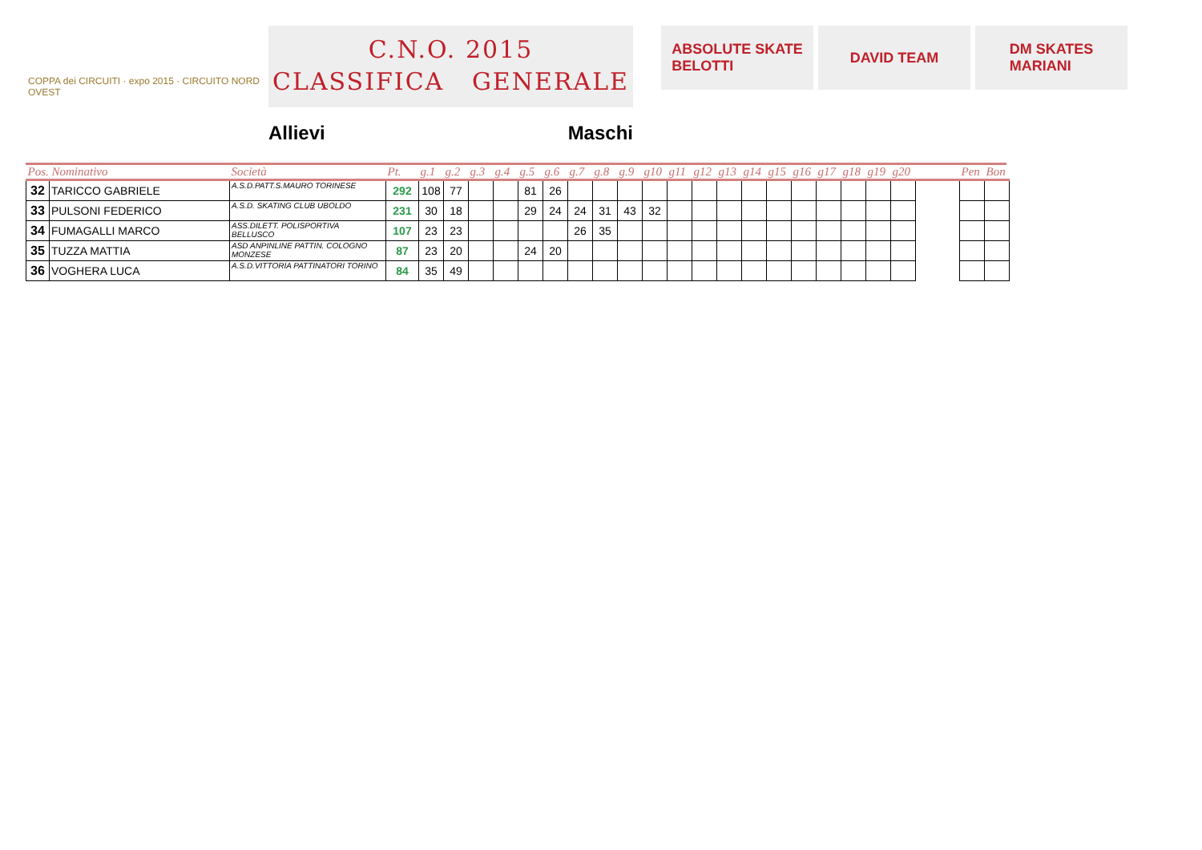COPPA dei CIRCUITI · expo 2015 · CIRCUITO NORD OVEST
C.N.O. 2015
CLASSIFICA GENERALE
Allievi Maschi
ABSOLUTE SKATE
BELOTTI
DAVID TEAM DM SKATES
MARIANI
| Pos. Nominativo | | Società | Pt. | g.1 | g.2 | g.3 | g.4 | g.5 | g.6 | g.7 | g.8 | g.9 | g10 | g11 | g12 | g13 | g14 | g15 | g16 | g17 | g18 | g19 | g20 | | Pen | Bon |
| --- | --- | --- | --- | --- | --- | --- | --- | --- | --- | --- | --- | --- | --- | --- | --- | --- | --- | --- | --- | --- | --- | --- | --- | --- | --- | --- |
| 32 | TARICCO GABRIELE | A.S.D.PATT.S.MAURO TORINESE | 292 | 108 | 77 | | | 81 | 26 | | | | | | | | | | | | | | | | | |
| 33 | PULSONI FEDERICO | A.S.D. SKATING CLUB UBOLDO | 231 | 30 | 18 | | | 29 | 24 | 24 | 31 | 43 | 32 | | | | | | | | | | | | | |
| 34 | FUMAGALLI MARCO | ASS.DILETT. POLISPORTIVA BELLUSCO | 107 | 23 | 23 | | | | | 26 | 35 | | | | | | | | | | | | | | | |
| 35 | TUZZA MATTIA | ASD ANPINLINE PATTIN. COLOGNO MONZESE | 87 | 23 | 20 | | | 24 | 20 | | | | | | | | | | | | | | | | | |
| 36 | VOGHERA LUCA | A.S.D.VITTORIA PATTINATORI TORINO | 84 | 35 | 49 | | | | | | | | | | | | | | | | | | | | | |